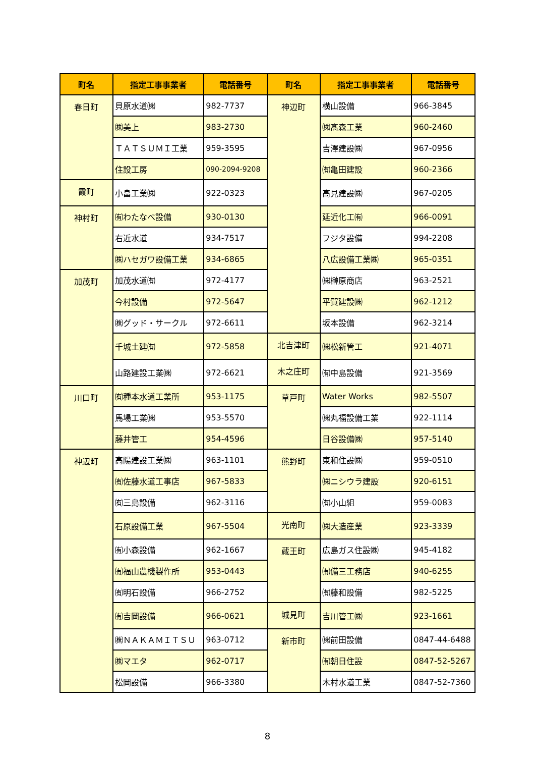| 町名 | 指定工事事業者 | 電話番号 | 町名 | 指定工事事業者 | 電話番号 |
| --- | --- | --- | --- | --- | --- |
| 春日町 | 貝原水道㈱ | 982-7737 | 神辺町 | 横山設備 | 966-3845 |
| | ㈱美上 | 983-2730 | | ㈱髙森工業 | 960-2460 |
| | ＴＡＴＳＵＭＩ工業 | 959-3595 | | 吉澤建設㈱ | 967-0956 |
| | 住設工房 | 090-2094-9208 | | ㈲亀田建設 | 960-2366 |
| 霞町 | 小畠工業㈱ | 922-0323 | | 高見建設㈱ | 967-0205 |
| 神村町 | ㈲わたなべ設備 | 930-0130 | | 延近化工㈲ | 966-0091 |
| | 右近水道 | 934-7517 | | フジタ設備 | 994-2208 |
| | ㈱ハセガワ設備工業 | 934-6865 | | 八広設備工業㈱ | 965-0351 |
| 加茂町 | 加茂水道㈲ | 972-4177 | | ㈱榊原商店 | 963-2521 |
| | 今村設備 | 972-5647 | | 平賀建設㈱ | 962-1212 |
| | ㈱グッド・サークル | 972-6611 | | 坂本設備 | 962-3214 |
| | 千城土建㈲ | 972-5858 | 北吉津町 | ㈱松新管工 | 921-4071 |
| | 山路建設工業㈱ | 972-6621 | 木之庄町 | ㈲中島設備 | 921-3569 |
| 川口町 | ㈲種本水道工業所 | 953-1175 | 草戸町 | Water Works | 982-5507 |
| | 馬場工業㈱ | 953-5570 | | ㈱丸福設備工業 | 922-1114 |
| | 藤井管工 | 954-4596 | | 日谷設備㈱ | 957-5140 |
| 神辺町 | 高陽建設工業㈱ | 963-1101 | 熊野町 | 東和住設㈱ | 959-0510 |
| | ㈲佐藤水道工事店 | 967-5833 | | ㈱ニシウラ建設 | 920-6151 |
| | ㈲三島設備 | 962-3116 | | ㈲小山組 | 959-0083 |
| | 石原設備工業 | 967-5504 | 光南町 | ㈱大造産業 | 923-3339 |
| | ㈲小森設備 | 962-1667 | 蔵王町 | 広島ガス住設㈱ | 945-4182 |
| | ㈲福山農機製作所 | 953-0443 | | ㈲備三工務店 | 940-6255 |
| | ㈲明石設備 | 966-2752 | | ㈲藤和設備 | 982-5225 |
| | ㈲吉岡設備 | 966-0621 | 城見町 | 吉川管工㈱ | 923-1661 |
| | ㈱ＮＡＫＡＭＩＴＳＵ | 963-0712 | 新市町 | ㈱前田設備 | 0847-44-6488 |
| | ㈱マエタ | 962-0717 | | ㈲朝日住設 | 0847-52-5267 |
| | 松岡設備 | 966-3380 | | 木村水道工業 | 0847-52-7360 |
8